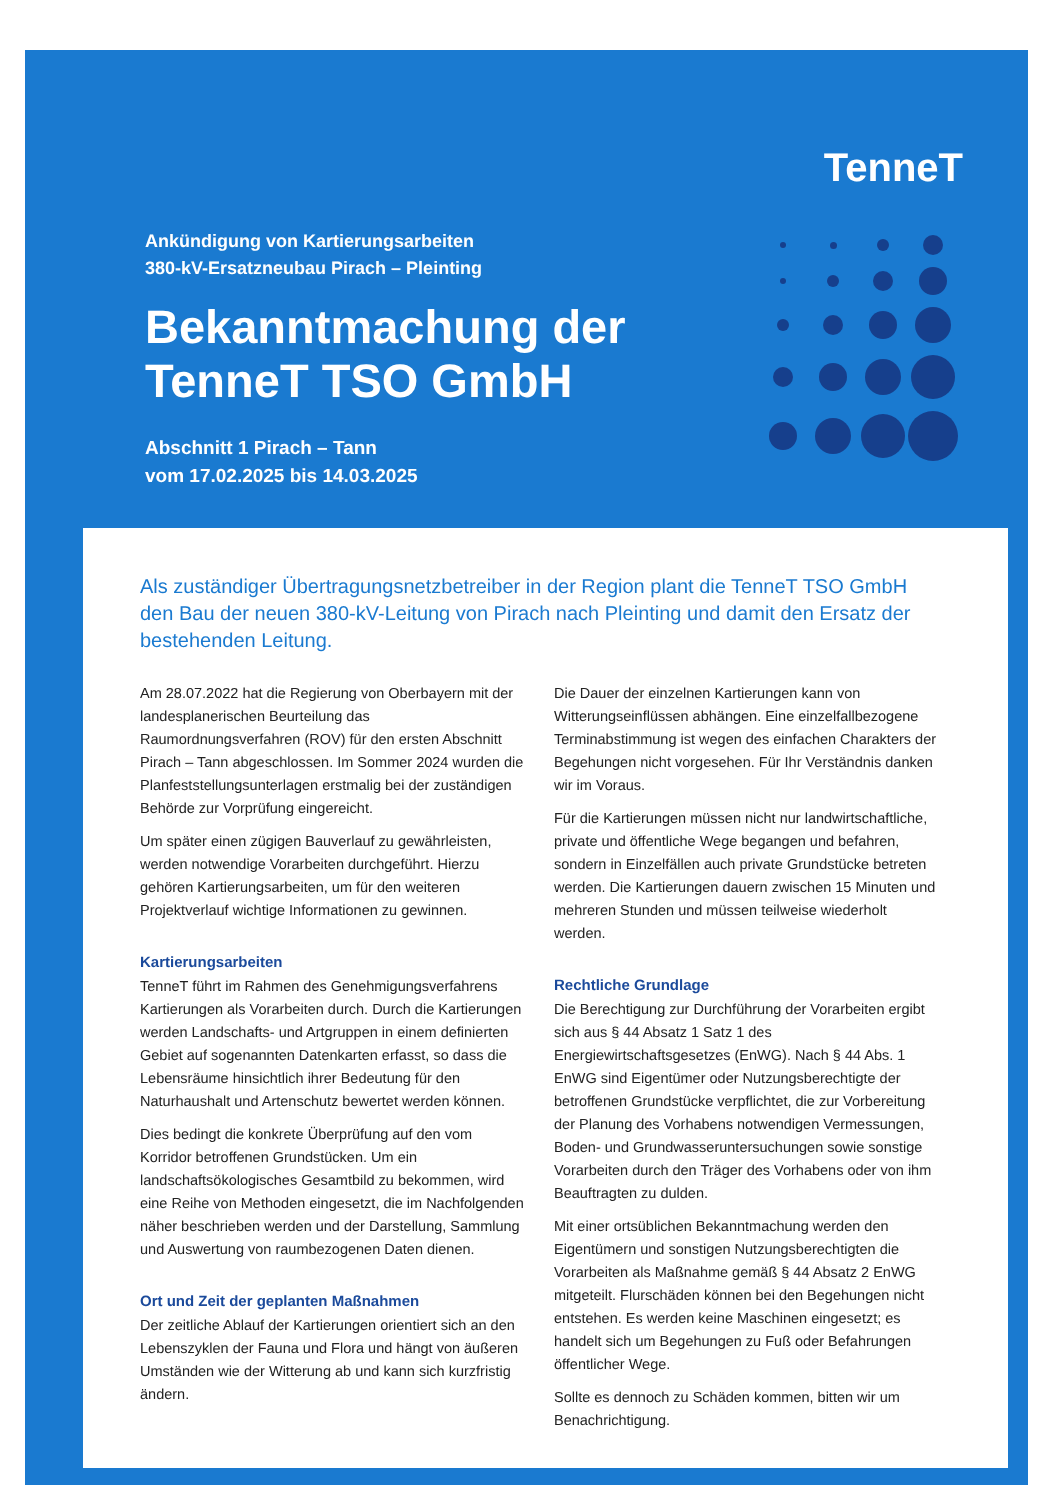TenneT
Ankündigung von Kartierungsarbeiten
380-kV-Ersatzneubau Pirach – Pleinting
Bekanntmachung der
TenneT TSO GmbH
Abschnitt 1 Pirach – Tann
vom 17.02.2025 bis 14.03.2025
Als zuständiger Übertragungsnetzbetreiber in der Region plant die TenneT TSO GmbH den Bau der neuen 380-kV-Leitung von Pirach nach Pleinting und damit den Ersatz der bestehenden Leitung.
Am 28.07.2022 hat die Regierung von Oberbayern mit der landesplanerischen Beurteilung das Raumordnungsverfahren (ROV) für den ersten Abschnitt Pirach – Tann abgeschlossen. Im Sommer 2024 wurden die Planfeststellungsunterlagen erstmalig bei der zuständigen Behörde zur Vorprüfung eingereicht.
Um später einen zügigen Bauverlauf zu gewährleisten, werden notwendige Vorarbeiten durchgeführt. Hierzu gehören Kartierungsarbeiten, um für den weiteren Projektverlauf wichtige Informationen zu gewinnen.
Kartierungsarbeiten
TenneT führt im Rahmen des Genehmigungsverfahrens Kartierungen als Vorarbeiten durch. Durch die Kartierungen werden Landschafts- und Artgruppen in einem definierten Gebiet auf sogenannten Datenkarten erfasst, so dass die Lebensräume hinsichtlich ihrer Bedeutung für den Naturhaushalt und Artenschutz bewertet werden können.
Dies bedingt die konkrete Überprüfung auf den vom Korridor betroffenen Grundstücken. Um ein landschaftsökologisches Gesamtbild zu bekommen, wird eine Reihe von Methoden eingesetzt, die im Nachfolgenden näher beschrieben werden und der Darstellung, Sammlung und Auswertung von raumbezogenen Daten dienen.
Ort und Zeit der geplanten Maßnahmen
Der zeitliche Ablauf der Kartierungen orientiert sich an den Lebenszyklen der Fauna und Flora und hängt von äußeren Umständen wie der Witterung ab und kann sich kurzfristig ändern.
Die Dauer der einzelnen Kartierungen kann von Witterungseinflüssen abhängen. Eine einzelfallbezogene Terminabstimmung ist wegen des einfachen Charakters der Begehungen nicht vorgesehen. Für Ihr Verständnis danken wir im Voraus.
Für die Kartierungen müssen nicht nur landwirtschaftliche, private und öffentliche Wege begangen und befahren, sondern in Einzelfällen auch private Grundstücke betreten werden. Die Kartierungen dauern zwischen 15 Minuten und mehreren Stunden und müssen teilweise wiederholt werden.
Rechtliche Grundlage
Die Berechtigung zur Durchführung der Vorarbeiten ergibt sich aus § 44 Absatz 1 Satz 1 des Energiewirtschaftsgesetzes (EnWG). Nach § 44 Abs. 1 EnWG sind Eigentümer oder Nutzungsberechtigte der betroffenen Grundstücke verpflichtet, die zur Vorbereitung der Planung des Vorhabens notwendigen Vermessungen, Boden- und Grundwasseruntersuchungen sowie sonstige Vorarbeiten durch den Träger des Vorhabens oder von ihm Beauftragten zu dulden.
Mit einer ortsüblichen Bekanntmachung werden den Eigentümern und sonstigen Nutzungsberechtigten die Vorarbeiten als Maßnahme gemäß § 44 Absatz 2 EnWG mitgeteilt. Flurschäden können bei den Begehungen nicht entstehen. Es werden keine Maschinen eingesetzt; es handelt sich um Begehungen zu Fuß oder Befahrungen öffentlicher Wege.
Sollte es dennoch zu Schäden kommen, bitten wir um Benachrichtigung.